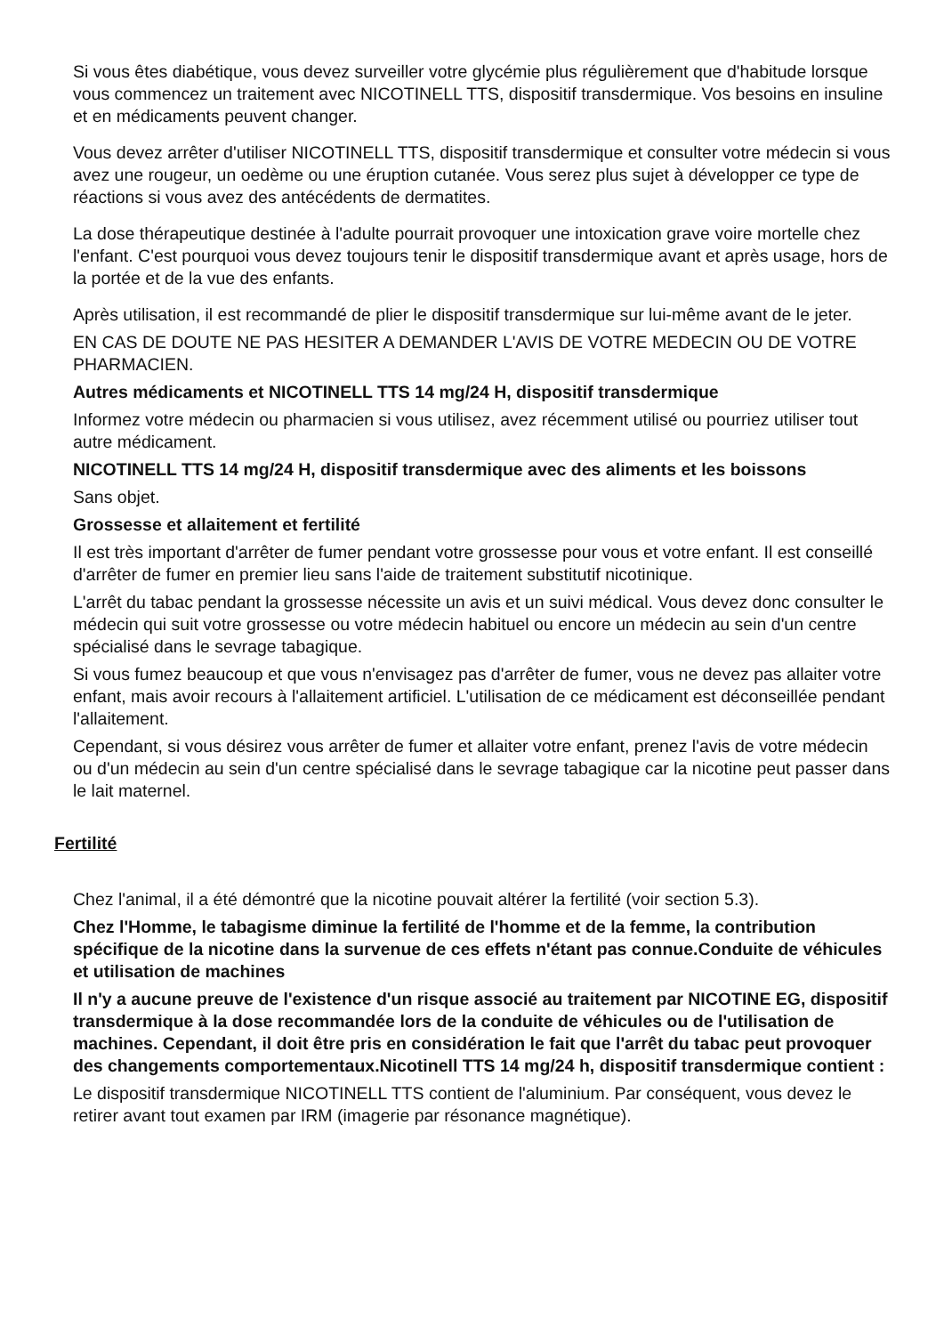Si vous êtes diabétique, vous devez surveiller votre glycémie plus régulièrement que d'habitude lorsque vous commencez un traitement avec NICOTINELL TTS, dispositif transdermique. Vos besoins en insuline et en médicaments peuvent changer.
Vous devez arrêter d'utiliser NICOTINELL TTS, dispositif transdermique et consulter votre médecin si vous avez une rougeur, un oedème ou une éruption cutanée. Vous serez plus sujet à développer ce type de réactions si vous avez des antécédents de dermatites.
La dose thérapeutique destinée à l'adulte pourrait provoquer une intoxication grave voire mortelle chez l'enfant. C'est pourquoi vous devez toujours tenir le dispositif transdermique avant et après usage, hors de la portée et de la vue des enfants.
Après utilisation, il est recommandé de plier le dispositif transdermique sur lui-même avant de le jeter.
EN CAS DE DOUTE NE PAS HESITER A DEMANDER L'AVIS DE VOTRE MEDECIN OU DE VOTRE PHARMACIEN.
Autres médicaments et NICOTINELL TTS 14 mg/24 H, dispositif transdermique
Informez votre médecin ou pharmacien si vous utilisez, avez récemment utilisé ou pourriez utiliser tout autre médicament.
NICOTINELL TTS 14 mg/24 H, dispositif transdermique avec des aliments et les boissons
Sans objet.
Grossesse et allaitement et fertilité
Il est très important d'arrêter de fumer pendant votre grossesse pour vous et votre enfant. Il est conseillé d'arrêter de fumer en premier lieu sans l'aide de traitement substitutif nicotinique.
L'arrêt du tabac pendant la grossesse nécessite un avis et un suivi médical. Vous devez donc consulter le médecin qui suit votre grossesse ou votre médecin habituel ou encore un médecin au sein d'un centre spécialisé dans le sevrage tabagique.
Si vous fumez beaucoup et que vous n'envisagez pas d'arrêter de fumer, vous ne devez pas allaiter votre enfant, mais avoir recours à l'allaitement artificiel. L'utilisation de ce médicament est déconseillée pendant l'allaitement.
Cependant, si vous désirez vous arrêter de fumer et allaiter votre enfant, prenez l'avis de votre médecin ou d'un médecin au sein d'un centre spécialisé dans le sevrage tabagique car la nicotine peut passer dans le lait maternel.
Fertilité
Chez l'animal, il a été démontré que la nicotine pouvait altérer la fertilité (voir section 5.3).
Chez l'Homme, le tabagisme diminue la fertilité de l'homme et de la femme, la contribution spécifique de la nicotine dans la survenue de ces effets n'étant pas connue.Conduite de véhicules et utilisation de machines
Il n'y a aucune preuve de l'existence d'un risque associé au traitement par NICOTINE EG, dispositif transdermique à la dose recommandée lors de la conduite de véhicules ou de l'utilisation de machines. Cependant, il doit être pris en considération le fait que l'arrêt du tabac peut provoquer des changements comportementaux.Nicotinell TTS 14 mg/24 h, dispositif transdermique contient :
Le dispositif transdermique NICOTINELL TTS contient de l'aluminium. Par conséquent, vous devez le retirer avant tout examen par IRM (imagerie par résonance magnétique).